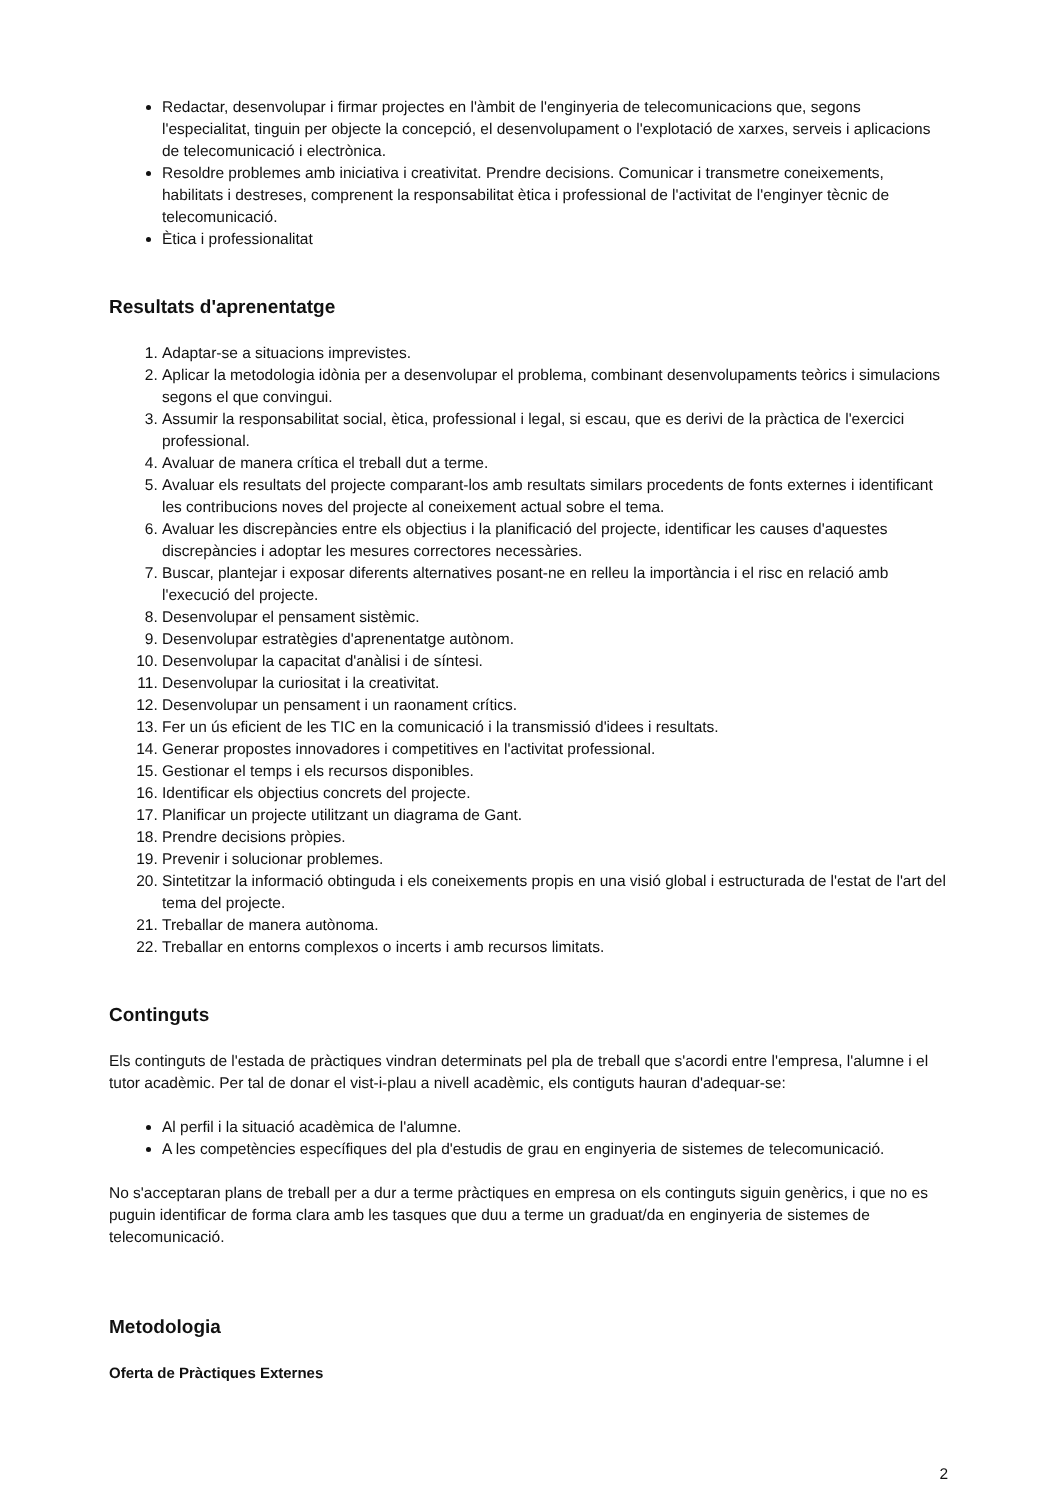Redactar, desenvolupar i firmar projectes en l'àmbit de l'enginyeria de telecomunicacions que, segons l'especialitat, tinguin per objecte la concepció, el desenvolupament o l'explotació de xarxes, serveis i aplicacions de telecomunicació i electrònica.
Resoldre problemes amb iniciativa i creativitat. Prendre decisions. Comunicar i transmetre coneixements, habilitats i destreses, comprenent la responsabilitat ètica i professional de l'activitat de l'enginyer tècnic de telecomunicació.
Ètica i professionalitat
Resultats d'aprenentatge
1. Adaptar-se a situacions imprevistes.
2. Aplicar la metodologia idònia per a desenvolupar el problema, combinant desenvolupaments teòrics i simulacions segons el que convingui.
3. Assumir la responsabilitat social, ètica, professional i legal, si escau, que es derivi de la pràctica de l'exercici professional.
4. Avaluar de manera crítica el treball dut a terme.
5. Avaluar els resultats del projecte comparant-los amb resultats similars procedents de fonts externes i identificant les contribucions noves del projecte al coneixement actual sobre el tema.
6. Avaluar les discrepàncies entre els objectius i la planificació del projecte, identificar les causes d'aquestes discrepàncies i adoptar les mesures correctores necessàries.
7. Buscar, plantejar i exposar diferents alternatives posant-ne en relleu la importància i el risc en relació amb l'execució del projecte.
8. Desenvolupar el pensament sistèmic.
9. Desenvolupar estratègies d'aprenentatge autònom.
10. Desenvolupar la capacitat d'anàlisi i de síntesi.
11. Desenvolupar la curiositat i la creativitat.
12. Desenvolupar un pensament i un raonament crítics.
13. Fer un ús eficient de les TIC en la comunicació i la transmissió d'idees i resultats.
14. Generar propostes innovadores i competitives en l'activitat professional.
15. Gestionar el temps i els recursos disponibles.
16. Identificar els objectius concrets del projecte.
17. Planificar un projecte utilitzant un diagrama de Gant.
18. Prendre decisions pròpies.
19. Prevenir i solucionar problemes.
20. Sintetitzar la informació obtinguda i els coneixements propis en una visió global i estructurada de l'estat de l'art del tema del projecte.
21. Treballar de manera autònoma.
22. Treballar en entorns complexos o incerts i amb recursos limitats.
Continguts
Els continguts de l'estada de pràctiques vindran determinats pel pla de treball que s'acordi entre l'empresa, l'alumne i el tutor acadèmic. Per tal de donar el vist-i-plau a nivell acadèmic, els contiguts hauran d'adequar-se:
Al perfil i la situació acadèmica de l'alumne.
A les competències específiques del pla d'estudis de grau en enginyeria de sistemes de telecomunicació.
No s'acceptaran plans de treball per a dur a terme pràctiques en empresa on els continguts siguin genèrics, i que no es puguin identificar de forma clara amb les tasques que duu a terme un graduat/da en enginyeria de sistemes de telecomunicació.
Metodologia
Oferta de Pràctiques Externes
2